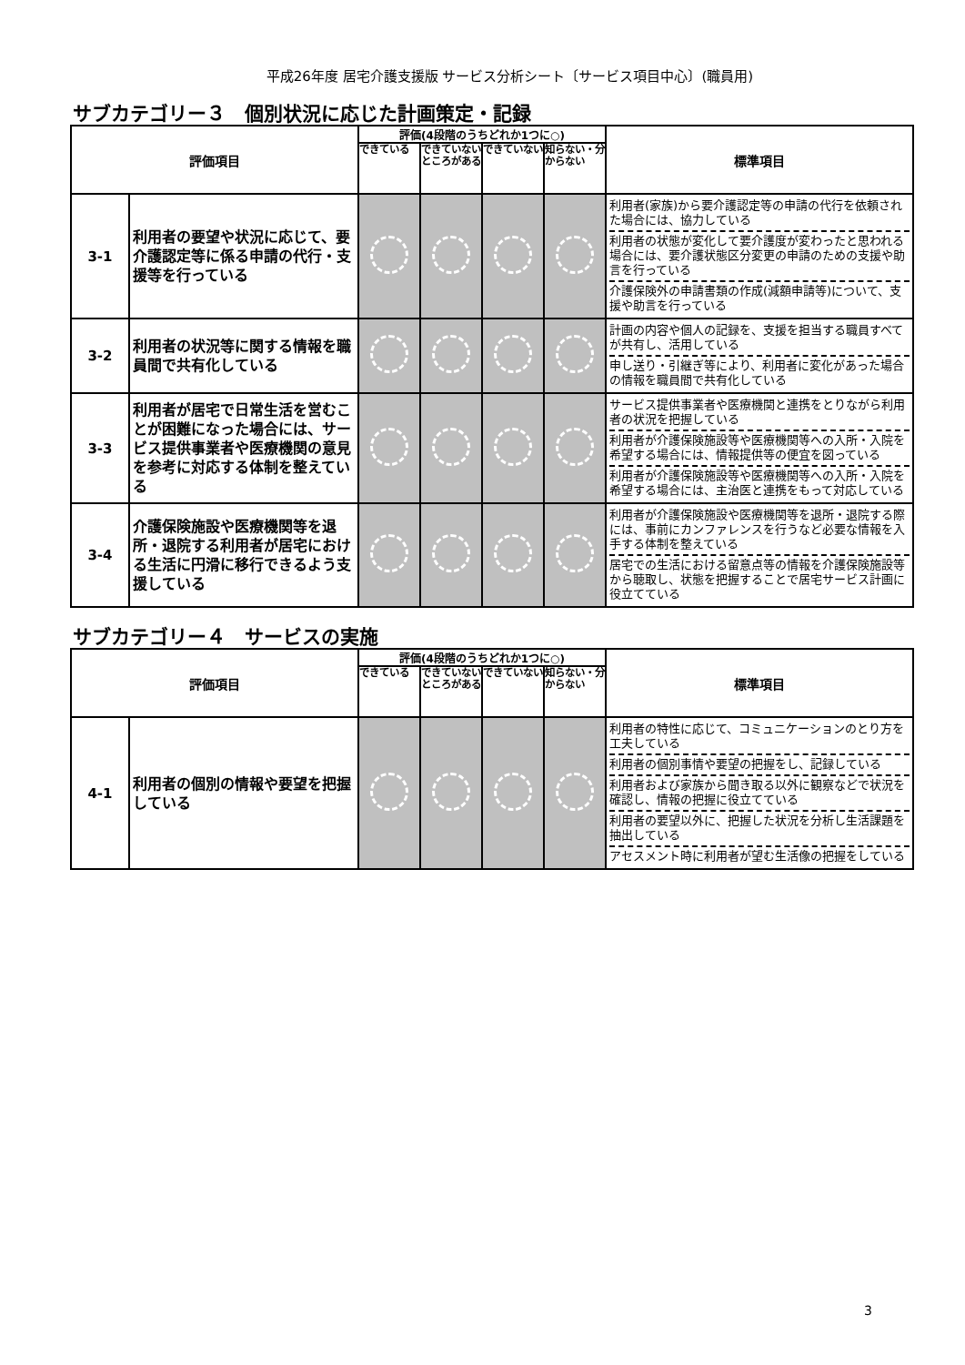平成26年度 居宅介護支援版 サービス分析シート〔サービス項目中心〕(職員用)
サブカテゴリー３　個別状況に応じた計画策定・記録
| 評価項目 | | 評価(4段階のうちどれか1つに○) | | | | 標準項目 |
| --- | --- | --- | --- | --- | --- | --- |
| | | できている | できていないところがある | できていない | 知らない・分からない | |
| 3-1 | 利用者の要望や状況に応じて、要介護認定等に係る申請の代行・支援等を行っている | | | | | 利用者(家族)から要介護認定等の申請の代行を依頼された場合には、協力している 利用者の状態が変化して要介護度が変わったと思われる場合には、要介護状態区分変更の申請のための支援や助言を行っている 介護保険外の申請書類の作成(減額申請等)について、支援や助言を行っている |
| 3-2 | 利用者の状況等に関する情報を職員間で共有化している | | | | | 計画の内容や個人の記録を、支援を担当する職員すべてが共有し、活用している 申し送り・引継ぎ等により、利用者に変化があった場合の情報を職員間で共有化している |
| 3-3 | 利用者が居宅で日常生活を営むことが困難になった場合には、サービス提供事業者や医療機関の意見を参考に対応する体制を整えている | | | | | サービス提供事業者や医療機関と連携をとりながら利用者の状況を把握している 利用者が介護保険施設等や医療機関等への入所・入院を希望する場合には、情報提供等の便宜を図っている 利用者が介護保険施設等や医療機関等への入所・入院を希望する場合には、主治医と連携をもって対応している |
| 3-4 | 介護保険施設や医療機関等を退所・退院する利用者が居宅における生活に円滑に移行できるよう支援している | | | | | 利用者が介護保険施設や医療機関等を退所・退院する際には、事前にカンファレンスを行うなど必要な情報を入手する体制を整えている 居宅での生活における留意点等の情報を介護保険施設等から聴取し、状態を把握することで居宅サービス計画に役立てている |
サブカテゴリー４　サービスの実施
| 評価項目 | | 評価(4段階のうちどれか1つに○) | | | | 標準項目 |
| --- | --- | --- | --- | --- | --- | --- |
| | | できている | できていないところがある | できていない | 知らない・分からない | |
| 4-1 | 利用者の個別の情報や要望を把握している | | | | | 利用者の特性に応じて、コミュニケーションのとり方を工夫している 利用者の個別事情や要望の把握をし、記録している 利用者および家族から聞き取る以外に観察などで状況を確認し、情報の把握に役立てている 利用者の要望以外に、把握した状況を分析し生活課題を抽出している アセスメント時に利用者が望む生活像の把握をしている |
3